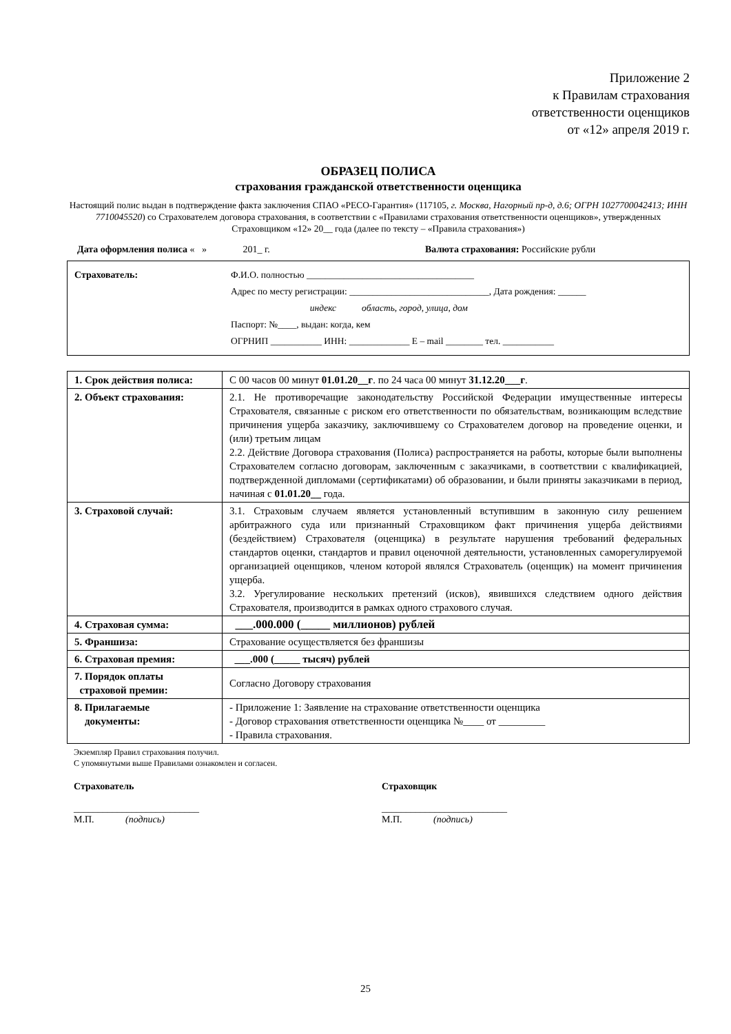Приложение 2
к Правилам страхования
ответственности оценщиков
от «12» апреля 2019 г.
ОБРАЗЕЦ ПОЛИСА
страхования гражданской ответственности оценщика
Настоящий полис выдан в подтверждение факта заключения СПАО «РЕСО-Гарантия» (117105, г. Москва, Нагорный пр-д, д.6; ОГРН 1027700042413; ИНН 7710045520) со Страхователем договора страхования, в соответствии с «Правилами страхования ответственности оценщиков», утвержденных Страховщиком «12» 20__ года (далее по тексту – «Правила страхования»)
Дата оформления полиса « » 201_ г. Валюта страхования: Российские рубли
Страхователь: Ф.И.О. полностью ____________________________________
Адрес по месту регистрации: ______________________________, Дата рождения: ______
индекс область, город, улица, дом
Паспорт: №____, выдан: когда, кем
ОГРНИП ___________ ИНН: _____________ E – mail ________ тел. ___________
| 1. Срок действия полиса: | С 00 часов 00 минут 01.01.20__г . по 24 часа 00 минут 31.12.20___г . |
| 2. Объект страхования: | 2.1. Не противоречащие законодательству Российской Федерации имущественные интересы Страхователя, связанные с риском его ответственности по обязательствам, возникающим вследствие причинения ущерба заказчику, заключившему со Страхователем договор на проведение оценки, и (или) третьим лицам 2.2. Действие Договора страхования (Полиса) распространяется на работы, которые были выполнены Страхователем согласно договорам, заключенным с заказчиками, в соответствии с квалификацией, подтвержденной дипломами (сертификатами) об образовании, и были приняты заказчиками в период, начиная с 01.01.20__ года. |
| 3. Страховой случай: | 3.1. Страховым случаем является установленный вступившим в законную силу решением арбитражного суда или признанный Страховщиком факт причинения ущерба действиями (бездействием) Страхователя (оценщика) в результате нарушения требований федеральных стандартов оценки, стандартов и правил оценочной деятельности, установленных саморегулируемой организацией оценщиков, членом которой являлся Страхователь (оценщик) на момент причинения ущерба. 3.2. Урегулирование нескольких претензий (исков), явившихся следствием одного действия Страхователя, производится в рамках одного страхового случая. |
| 4. Страховая сумма: | ___.000.000 (_____ миллионов) рублей |
| 5. Франшиза: | Страхование осуществляется без франшизы |
| 6. Страховая премия: | ___.000 (_____ тысяч) рублей |
| 7. Порядок оплаты страховой премии: | Согласно Договору страхования |
| 8. Прилагаемые документы: | - Приложение 1: Заявление на страхование ответственности оценщика - Договор страхования ответственности оценщика №____ от _________ - Правила страхования. |
Экземпляр Правил страхования получил.
С упомянутыми выше Правилами ознакомлен и согласен.
Страхователь
__________________________
М.П. (подпись)
Страховщик
__________________________
М.П. (подпись)
25